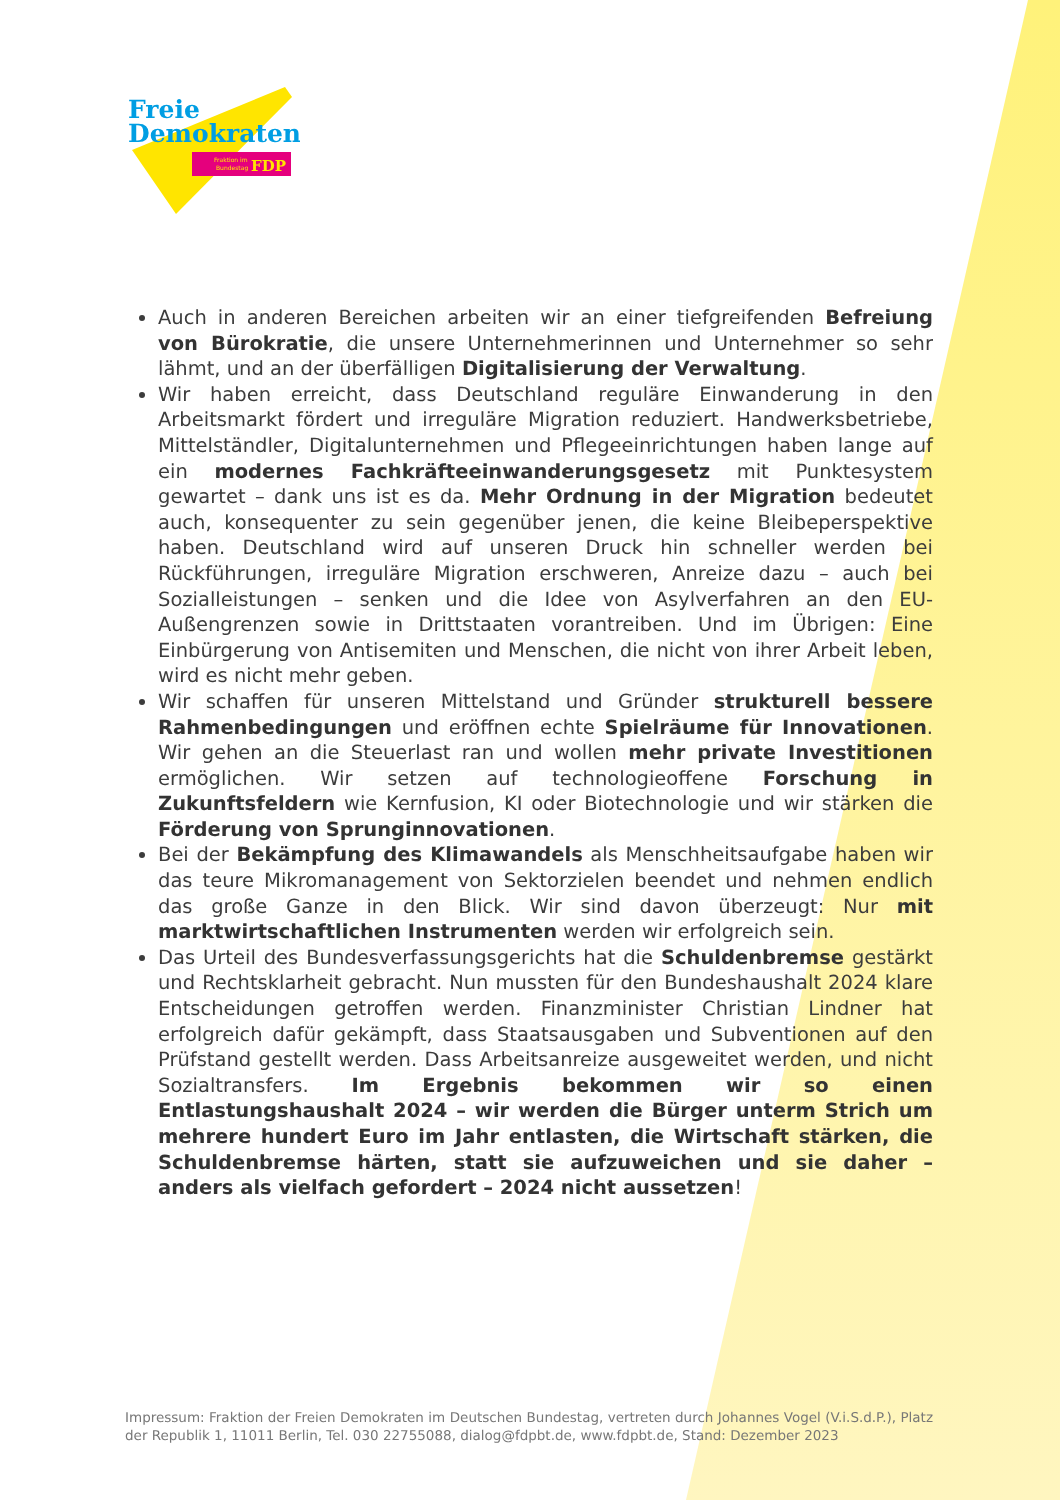Freie
Demokraten
Fraktion im
Bundestag
FDP
Auch in anderen Bereichen arbeiten wir an einer tiefgreifenden Befreiung von Bürokratie, die unsere Unternehmerinnen und Unternehmer so sehr lähmt, und an der überfälligen Digitalisierung der Verwaltung.
Wir haben erreicht, dass Deutschland reguläre Einwanderung in den Arbeitsmarkt fördert und irreguläre Migration reduziert. Handwerksbetriebe, Mittelständler, Digitalunternehmen und Pflegeeinrichtungen haben lange auf ein modernes Fachkräfteeinwanderungsgesetz mit Punktesystem gewartet – dank uns ist es da. Mehr Ordnung in der Migration bedeutet auch, konsequenter zu sein gegenüber jenen, die keine Bleibeperspektive haben. Deutschland wird auf unseren Druck hin schneller werden bei Rückführungen, irreguläre Migration erschweren, Anreize dazu – auch bei Sozialleistungen – senken und die Idee von Asylverfahren an den EU-Außengrenzen sowie in Drittstaaten vorantreiben. Und im Übrigen: Eine Einbürgerung von Antisemiten und Menschen, die nicht von ihrer Arbeit leben, wird es nicht mehr geben.
Wir schaffen für unseren Mittelstand und Gründer strukturell bessere Rahmenbedingungen und eröffnen echte Spielräume für Innovationen. Wir gehen an die Steuerlast ran und wollen mehr private Investitionen ermöglichen. Wir setzen auf technologieoffene Forschung in Zukunftsfeldern wie Kernfusion, KI oder Biotechnologie und wir stärken die Förderung von Sprunginnovationen.
Bei der Bekämpfung des Klimawandels als Menschheitsaufgabe haben wir das teure Mikromanagement von Sektorzielen beendet und nehmen endlich das große Ganze in den Blick. Wir sind davon überzeugt: Nur mit marktwirtschaftlichen Instrumenten werden wir erfolgreich sein.
Das Urteil des Bundesverfassungsgerichts hat die Schuldenbremse gestärkt und Rechtsklarheit gebracht. Nun mussten für den Bundeshaushalt 2024 klare Entscheidungen getroffen werden. Finanzminister Christian Lindner hat erfolgreich dafür gekämpft, dass Staatsausgaben und Subventionen auf den Prüfstand gestellt werden. Dass Arbeitsanreize ausgeweitet werden, und nicht Sozialtransfers. Im Ergebnis bekommen wir so einen Entlastungshaushalt 2024 – wir werden die Bürger unterm Strich um mehrere hundert Euro im Jahr entlasten, die Wirtschaft stärken, die Schuldenbremse härten, statt sie aufzuweichen und sie daher – anders als vielfach gefordert – 2024 nicht aussetzen!
Impressum: Fraktion der Freien Demokraten im Deutschen Bundestag, vertreten durch Johannes Vogel (V.i.S.d.P.), Platz der Republik 1, 11011 Berlin, Tel. 030 22755088, dialog@fdpbt.de, www.fdpbt.de, Stand: Dezember 2023